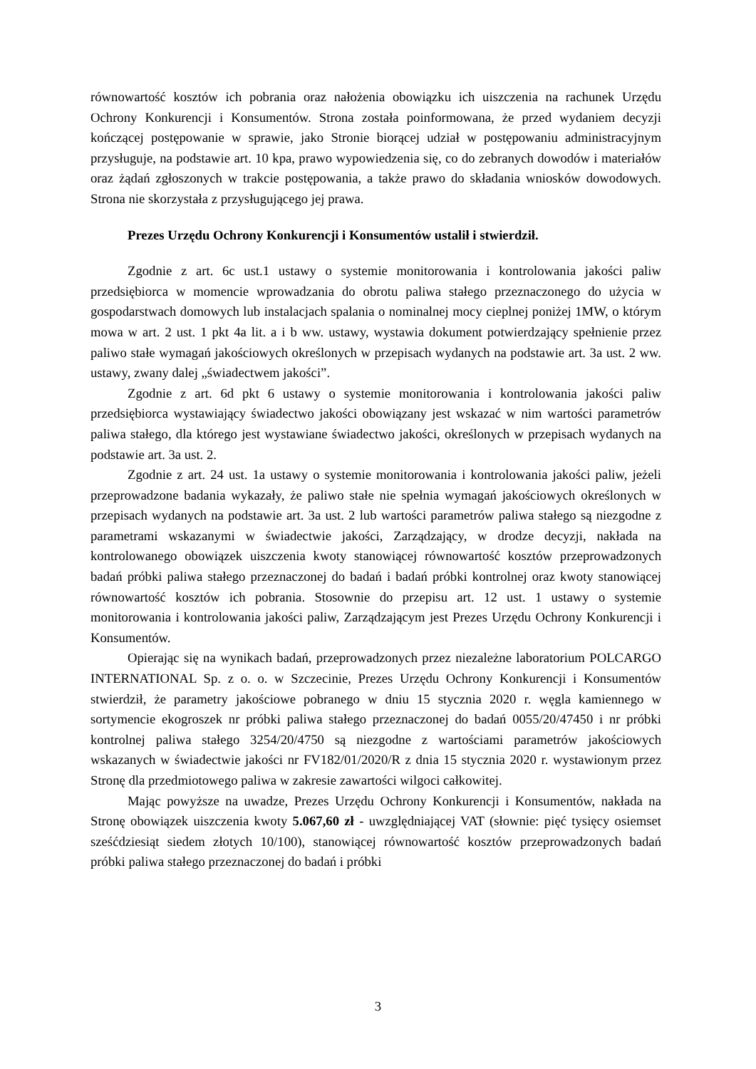równowartość kosztów ich pobrania oraz nałożenia obowiązku ich uiszczenia na rachunek Urzędu Ochrony Konkurencji i Konsumentów. Strona została poinformowana, że przed wydaniem decyzji kończącej postępowanie w sprawie, jako Stronie biorącej udział w postępowaniu administracyjnym przysługuje, na podstawie art. 10 kpa, prawo wypowiedzenia się, co do zebranych dowodów i materiałów oraz żądań zgłoszonych w trakcie postępowania, a także prawo do składania wniosków dowodowych. Strona nie skorzystała z przysługującego jej prawa.
Prezes Urzędu Ochrony Konkurencji i Konsumentów ustalił i stwierdził.
Zgodnie z art. 6c ust.1 ustawy o systemie monitorowania i kontrolowania jakości paliw przedsiębiorca w momencie wprowadzania do obrotu paliwa stałego przeznaczonego do użycia w gospodarstwach domowych lub instalacjach spalania o nominalnej mocy cieplnej poniżej 1MW, o którym mowa w art. 2 ust. 1 pkt 4a lit. a i b ww. ustawy, wystawia dokument potwierdzający spełnienie przez paliwo stałe wymagań jakościowych określonych w przepisach wydanych na podstawie art. 3a ust. 2 ww. ustawy, zwany dalej „świadectwem jakości”.
Zgodnie z art. 6d pkt 6 ustawy o systemie monitorowania i kontrolowania jakości paliw przedsiębiorca wystawiający świadectwo jakości obowiązany jest wskazać w nim wartości parametrów paliwa stałego, dla którego jest wystawiane świadectwo jakości, określonych w przepisach wydanych na podstawie art. 3a ust. 2.
Zgodnie z art. 24 ust. 1a ustawy o systemie monitorowania i kontrolowania jakości paliw, jeżeli przeprowadzone badania wykazały, że paliwo stałe nie spełnia wymagań jakościowych określonych w przepisach wydanych na podstawie art. 3a ust. 2 lub wartości parametrów paliwa stałego są niezgodne z parametrami wskazanymi w świadectwie jakości, Zarządzający, w drodze decyzji, nakłada na kontrolowanego obowiązek uiszczenia kwoty stanowiącej równowartość kosztów przeprowadzonych badań próbki paliwa stałego przeznaczonej do badań i badań próbki kontrolnej oraz kwoty stanowiącej równowartość kosztów ich pobrania. Stosownie do przepisu art. 12 ust. 1 ustawy o systemie monitorowania i kontrolowania jakości paliw, Zarządzającym jest Prezes Urzędu Ochrony Konkurencji i Konsumentów.
Opierając się na wynikach badań, przeprowadzonych przez niezależne laboratorium POLCARGO INTERNATIONAL Sp. z o. o. w Szczecinie, Prezes Urzędu Ochrony Konkurencji i Konsumentów stwierdził, że parametry jakościowe pobranego w dniu 15 stycznia 2020 r. węgla kamiennego w sortymencie ekogroszek nr próbki paliwa stałego przeznaczonej do badań 0055/20/47450 i nr próbki kontrolnej paliwa stałego 3254/20/4750 są niezgodne z wartościami parametrów jakościowych wskazanych w świadectwie jakości nr FV182/01/2020/R z dnia 15 stycznia 2020 r. wystawionym przez Stronę dla przedmiotowego paliwa w zakresie zawartości wilgoci całkowitej.
Mając powyższe na uwadze, Prezes Urzędu Ochrony Konkurencji i Konsumentów, nakłada na Stronę obowiązek uiszczenia kwoty 5.067,60 zł - uwzględniającej VAT (słownie: pięć tysięcy osiemset sześćdziesiąt siedem złotych 10/100), stanowiącej równowartość kosztów przeprowadzonych badań próbki paliwa stałego przeznaczonej do badań i próbki
3